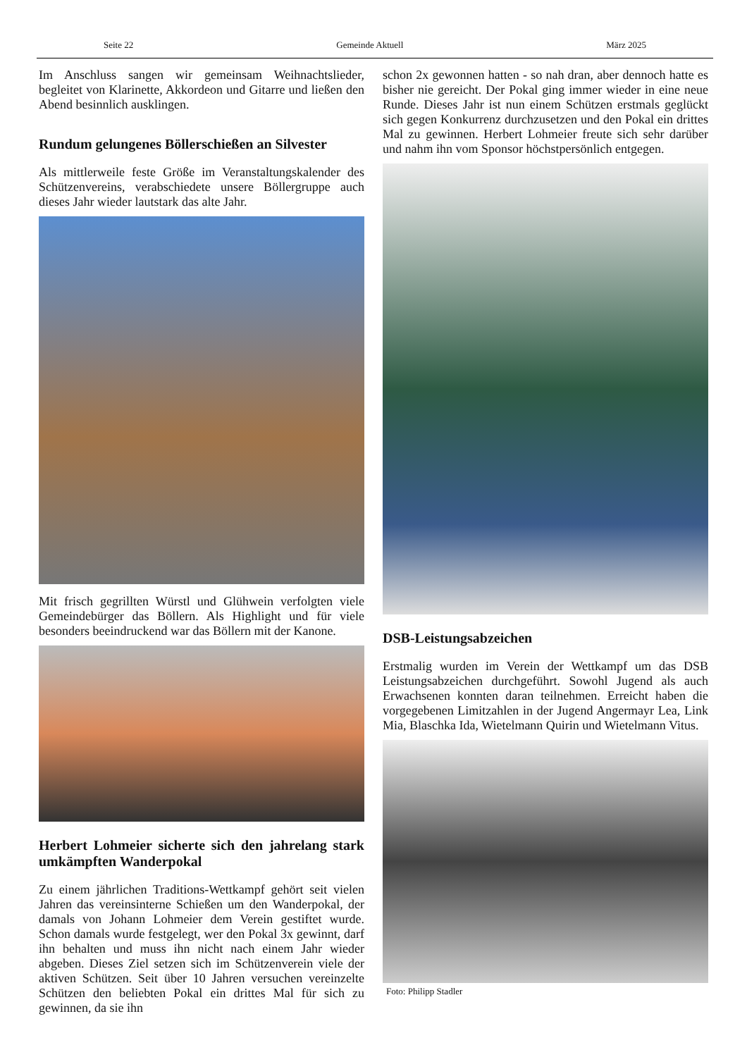Seite 22 Gemeinde Aktuell März 2025
Im Anschluss sangen wir gemeinsam Weihnachtslieder, begleitet von Klarinette, Akkordeon und Gitarre und ließen den Abend besinnlich ausklingen.
Rundum gelungenes Böllerschießen an Silvester
Als mittlerweile feste Größe im Veranstaltungskalender des Schützenvereins, verabschiedete unsere Böllergruppe auch dieses Jahr wieder lautstark das alte Jahr.
Mit frisch gegrillten Würstl und Glühwein verfolgten viele Gemeindebürger das Böllern. Als Highlight und für viele besonders beeindruckend war das Böllern mit der Kanone.
Herbert Lohmeier sicherte sich den jahrelang stark umkämpften Wanderpokal
Zu einem jährlichen Traditions-Wettkampf gehört seit vielen Jahren das vereinsinterne Schießen um den Wanderpokal, der damals von Johann Lohmeier dem Verein gestiftet wurde. Schon damals wurde festgelegt, wer den Pokal 3x gewinnt, darf ihn behalten und muss ihn nicht nach einem Jahr wieder abgeben. Dieses Ziel setzen sich im Schützenverein viele der aktiven Schützen. Seit über 10 Jahren versuchen vereinzelte Schützen den beliebten Pokal ein drittes Mal für sich zu gewinnen, da sie ihn
schon 2x gewonnen hatten - so nah dran, aber dennoch hatte es bisher nie gereicht. Der Pokal ging immer wieder in eine neue Runde. Dieses Jahr ist nun einem Schützen erstmals geglückt sich gegen Konkurrenz durchzusetzen und den Pokal ein drittes Mal zu gewinnen. Herbert Lohmeier freute sich sehr darüber und nahm ihn vom Sponsor höchstpersönlich entgegen.
DSB-Leistungsabzeichen
Erstmalig wurden im Verein der Wettkampf um das DSB Leistungsabzeichen durchgeführt. Sowohl Jugend als auch Erwachsenen konnten daran teilnehmen. Erreicht haben die vorgegebenen Limitzahlen in der Jugend Angermayr Lea, Link Mia, Blaschka Ida, Wietelmann Quirin und Wietelmann Vitus.
Foto: Philipp Stadler